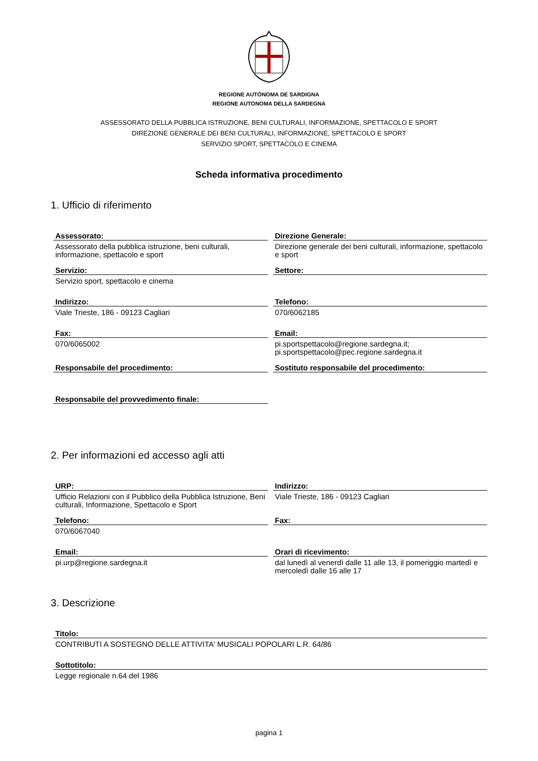REGIONE AUTÒNOMA DE SARDIGNA
REGIONE AUTONOMA DELLA SARDEGNA
ASSESSORATO DELLA PUBBLICA ISTRUZIONE, BENI CULTURALI, INFORMAZIONE, SPETTACOLO E SPORT
DIREZIONE GENERALE DEI BENI CULTURALI, INFORMAZIONE, SPETTACOLO E SPORT
SERVIZIO SPORT, SPETTACOLO E CINEMA
Scheda informativa procedimento
1. Ufficio di riferimento
Assessorato:
Assessorato della pubblica istruzione, beni culturali, informazione, spettacolo e sport
Direzione Generale:
Direzione generale dei beni culturali, informazione, spettacolo e sport
Servizio:
Servizio sport, spettacolo e cinema
Settore:
Indirizzo:
Viale Trieste, 186 - 09123 Cagliari
Telefono:
070/6062185
Fax:
070/6065002
Email:
pi.sportspettacolo@regione.sardegna.it; pi.sportspettacolo@pec.regione.sardegna.it
Responsabile del procedimento:
Sostituto responsabile del procedimento:
Responsabile del provvedimento finale:
2. Per informazioni ed accesso agli atti
URP:
Ufficio Relazioni con il Pubblico della Pubblica Istruzione, Beni culturali, Informazione, Spettacolo e Sport
Indirizzo:
Viale Trieste, 186 - 09123 Cagliari
Telefono:
070/6067040
Fax:
Email:
pi.urp@regione.sardegna.it
Orari di ricevimento:
dal lunedì al venerdì dalle 11 alle 13, il pomeriggio martedì e mercoledì dalle 16 alle 17
3. Descrizione
Titolo:
CONTRIBUTI A SOSTEGNO DELLE ATTIVITA' MUSICALI POPOLARI L.R. 64/86
Sottotitolo:
Legge regionale n.64 del 1986
pagina 1